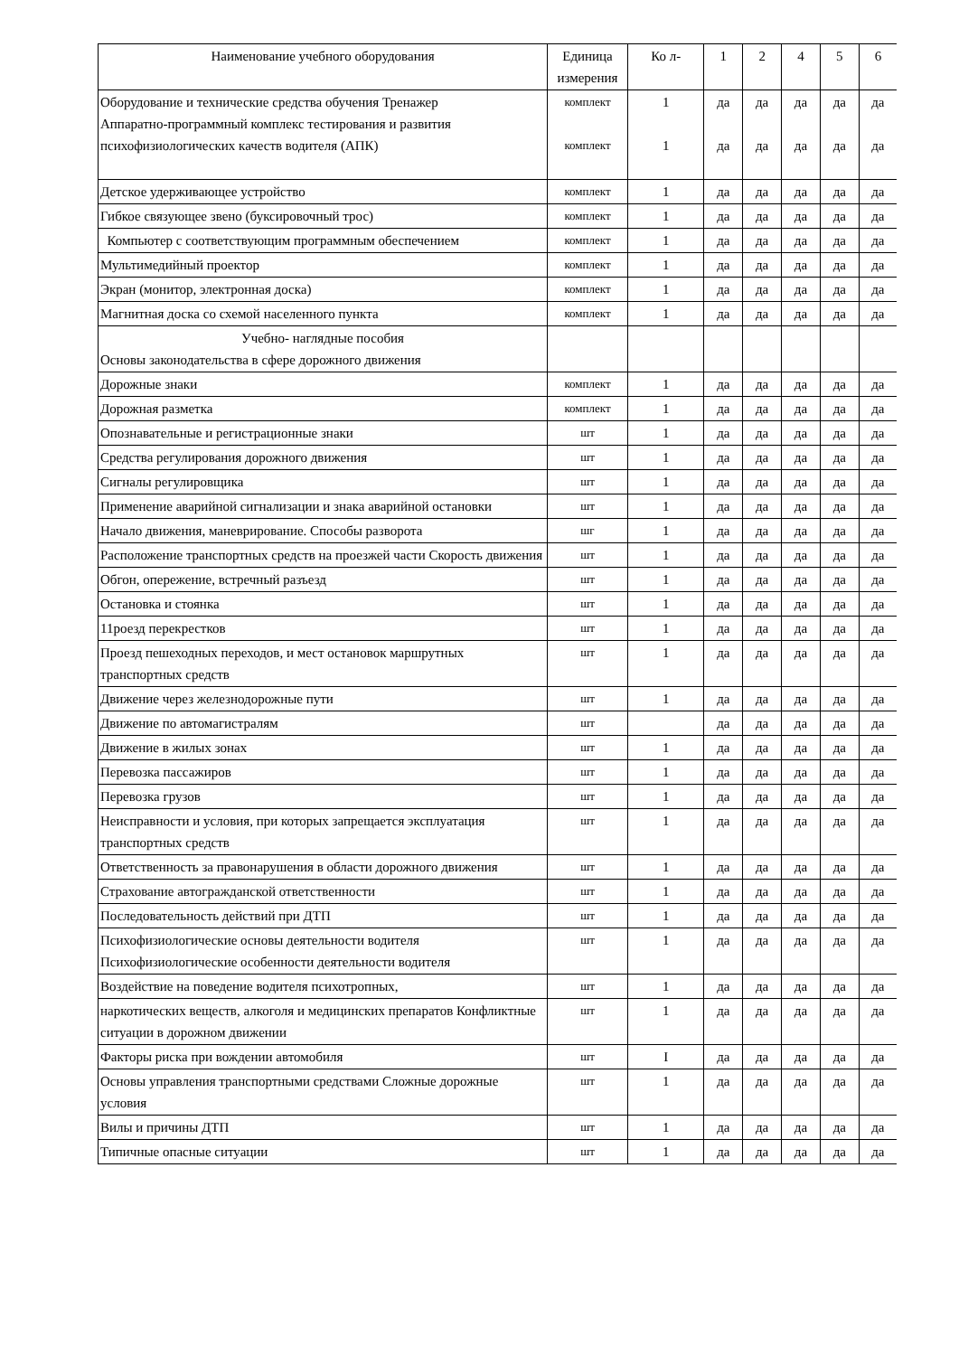| Наименование учебного оборудования | Единица измерения | Ко л- | 1 | 2 | 4 | 5 | 6 |
| --- | --- | --- | --- | --- | --- | --- | --- |
| Оборудование и технические средства обучения Тренажер Аппаратно-программный комплекс тестирования и развития психофизиологических качеств водителя (АПК) | комплект комплект | 1 1 | да да | да да | да да | да да | да да |
| Детское удерживающее устройство | комплект | 1 | да | да | да | да | да |
| Гибкое связующее звено (буксировочный трос) | комплект | 1 | да | да | да | да | да |
| Компьютер с соответствующим программным обеспечением | комплект | 1 | да | да | да | да | да |
| Мультимедийный проектор | комплект | 1 | да | да | да | да | да |
| Экран (монитор, электронная доска) | комплект | 1 | да | да | да | да | да |
| Магнитная доска со схемой населенного пункта | комплект | 1 | да | да | да | да | да |
| Учебно- наглядные пособия Основы законодательства в сфере дорожного движения | | | | | | | |
| Дорожные знаки | комплект | 1 | да | да | да | да | да |
| Дорожная разметка | комплект | 1 | да | да | да | да | да |
| Опознавательные и регистрационные знаки | шт | 1 | да | да | да | да | да |
| Средства регулирования дорожного движения | шт | 1 | да | да | да | да | да |
| Сигналы регулировщика | шт | 1 | да | да | да | да | да |
| Применение аварийной сигнализации и знака аварийной остановки | шт | 1 | да | да | да | да | да |
| Начало движения, маневрирование. Способы разворота | шг | 1 | да | да | да | да | да |
| Расположение транспортных средств на проезжей части Скорость движения | шт | 1 | да | да | да | да | да |
| Обгон, опережение, встречный разъезд | шт | 1 | да | да | да | да | да |
| Остановка и стоянка | шт | 1 | да | да | да | да | да |
| 11роезд перекрестков | шт | 1 | да | да | да | да | да |
| Проезд пешеходных переходов, и мест остановок маршрутных транспортных средств | шт | 1 | да | да | да | да | да |
| Движение через железнодорожные пути | шт | 1 | да | да | да | да | да |
| Движение по автомагистралям | шт | | да | да | да | да | да |
| Движение в жилых зонах | шт | 1 | да | да | да | да | да |
| Перевозка пассажиров | шт | 1 | да | да | да | да | да |
| Перевозка грузов | шт | 1 | да | да | да | да | да |
| Неисправности и условия, при которых запрещается эксплуатация транспортных средств | шт | 1 | да | да | да | да | да |
| Ответственность за правонарушения в области дорожного движения | шт | 1 | да | да | да | да | да |
| Страхование автогражданской ответственности | шт | 1 | да | да | да | да | да |
| Последовательность действий при ДТП | шт | 1 | да | да | да | да | да |
| Психофизиологические основы деятельности водителя Психофизиологические особенности деятельности водителя | шт | 1 | да | да | да | да | да |
| Воздействие на поведение водителя психотропных, | шт | 1 | да | да | да | да | да |
| наркотических веществ, алкоголя и медицинских препаратов Конфликтные ситуации в дорожном движении | шт | 1 | да | да | да | да | да |
| Факторы риска при вождении автомобиля | шт | I | да | да | да | да | да |
| Основы управления транспортными средствами Сложные дорожные условия | шт | 1 | да | да | да | да | да |
| Вилы и причины ДТП | шт | 1 | да | да | да | да | да |
| Типичные опасные ситуации | шт | 1 | да | да | да | да | да |